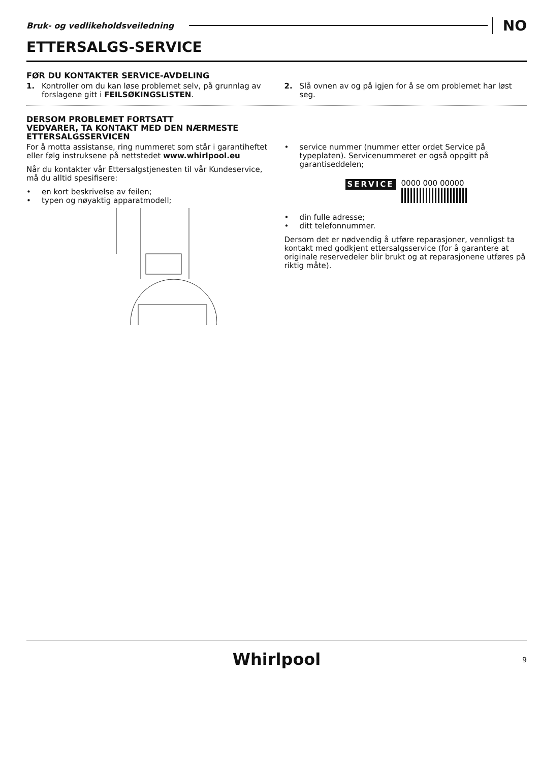Bruk- og vedlikeholdsveiledning
NO
ETTERSALGS-SERVICE
FØR DU KONTAKTER SERVICE-AVDELING
1. Kontroller om du kan løse problemet selv, på grunnlag av forslagene gitt i FEILSØKINGSLISTEN.
2. Slå ovnen av og på igjen for å se om problemet har løst seg.
DERSOM PROBLEMET FORTSATT
VEDVARER, TA KONTAKT MED DEN NÆRMESTE
ETTERSALGSSERVICEN
For å motta assistanse, ring nummeret som står i garantiheftet eller følg instruksene på nettstedet www.whirlpool.eu
Når du kontakter vår Ettersalgstjenesten til vår Kundeservice, må du alltid spesifisere:
• en kort beskrivelse av feilen;
• typen og nøyaktig apparatmodell;
• service nummer (nummer etter ordet Service på typeplaten). Servicenummeret er også oppgitt på garantiseddelen;
SERVICE 0000 000 00000
• din fulle adresse;
• ditt telefonnummer.
Dersom det er nødvendig å utføre reparasjoner, vennligst ta kontakt med godkjent ettersalgsservice (for å garantere at originale reservedeler blir brukt og at reparasjonene utføres på riktig måte).
Whirlpool
9